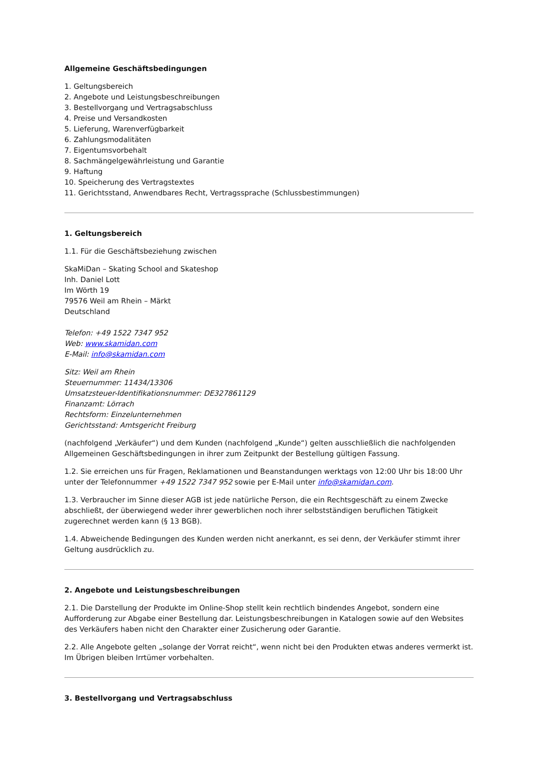Allgemeine Geschäftsbedingungen
1. Geltungsbereich
2. Angebote und Leistungsbeschreibungen
3. Bestellvorgang und Vertragsabschluss
4. Preise und Versandkosten
5. Lieferung, Warenverfügbarkeit
6. Zahlungsmodalitäten
7. Eigentumsvorbehalt
8. Sachmängelgewährleistung und Garantie
9. Haftung
10. Speicherung des Vertragstextes
11. Gerichtsstand, Anwendbares Recht, Vertragssprache (Schlussbestimmungen)
1. Geltungsbereich
1.1. Für die Geschäftsbeziehung zwischen
SkaMiDan – Skating School and Skateshop
Inh. Daniel Lott
Im Wörth 19
79576 Weil am Rhein – Märkt
Deutschland
Telefon: +49 1522 7347 952
Web: www.skamidan.com
E-Mail: info@skamidan.com
Sitz: Weil am Rhein
Steuernummer: 11434/13306
Umsatzsteuer-Identifikationsnummer: DE327861129
Finanzamt: Lörrach
Rechtsform: Einzelunternehmen
Gerichtsstand: Amtsgericht Freiburg
(nachfolgend „Verkäufer“) und dem Kunden (nachfolgend „Kunde“) gelten ausschließlich die nachfolgenden Allgemeinen Geschäftsbedingungen in ihrer zum Zeitpunkt der Bestellung gültigen Fassung.
1.2. Sie erreichen uns für Fragen, Reklamationen und Beanstandungen werktags von 12:00 Uhr bis 18:00 Uhr unter der Telefonnummer +49 1522 7347 952 sowie per E-Mail unter info@skamidan.com.
1.3. Verbraucher im Sinne dieser AGB ist jede natürliche Person, die ein Rechtsgeschäft zu einem Zwecke abschließt, der überwiegend weder ihrer gewerblichen noch ihrer selbstständigen beruflichen Tätigkeit zugerechnet werden kann (§ 13 BGB).
1.4. Abweichende Bedingungen des Kunden werden nicht anerkannt, es sei denn, der Verkäufer stimmt ihrer Geltung ausdrücklich zu.
2. Angebote und Leistungsbeschreibungen
2.1. Die Darstellung der Produkte im Online-Shop stellt kein rechtlich bindendes Angebot, sondern eine Aufforderung zur Abgabe einer Bestellung dar. Leistungsbeschreibungen in Katalogen sowie auf den Websites des Verkäufers haben nicht den Charakter einer Zusicherung oder Garantie.
2.2. Alle Angebote gelten „solange der Vorrat reicht“, wenn nicht bei den Produkten etwas anderes vermerkt ist. Im Übrigen bleiben Irrtümer vorbehalten.
3. Bestellvorgang und Vertragsabschluss